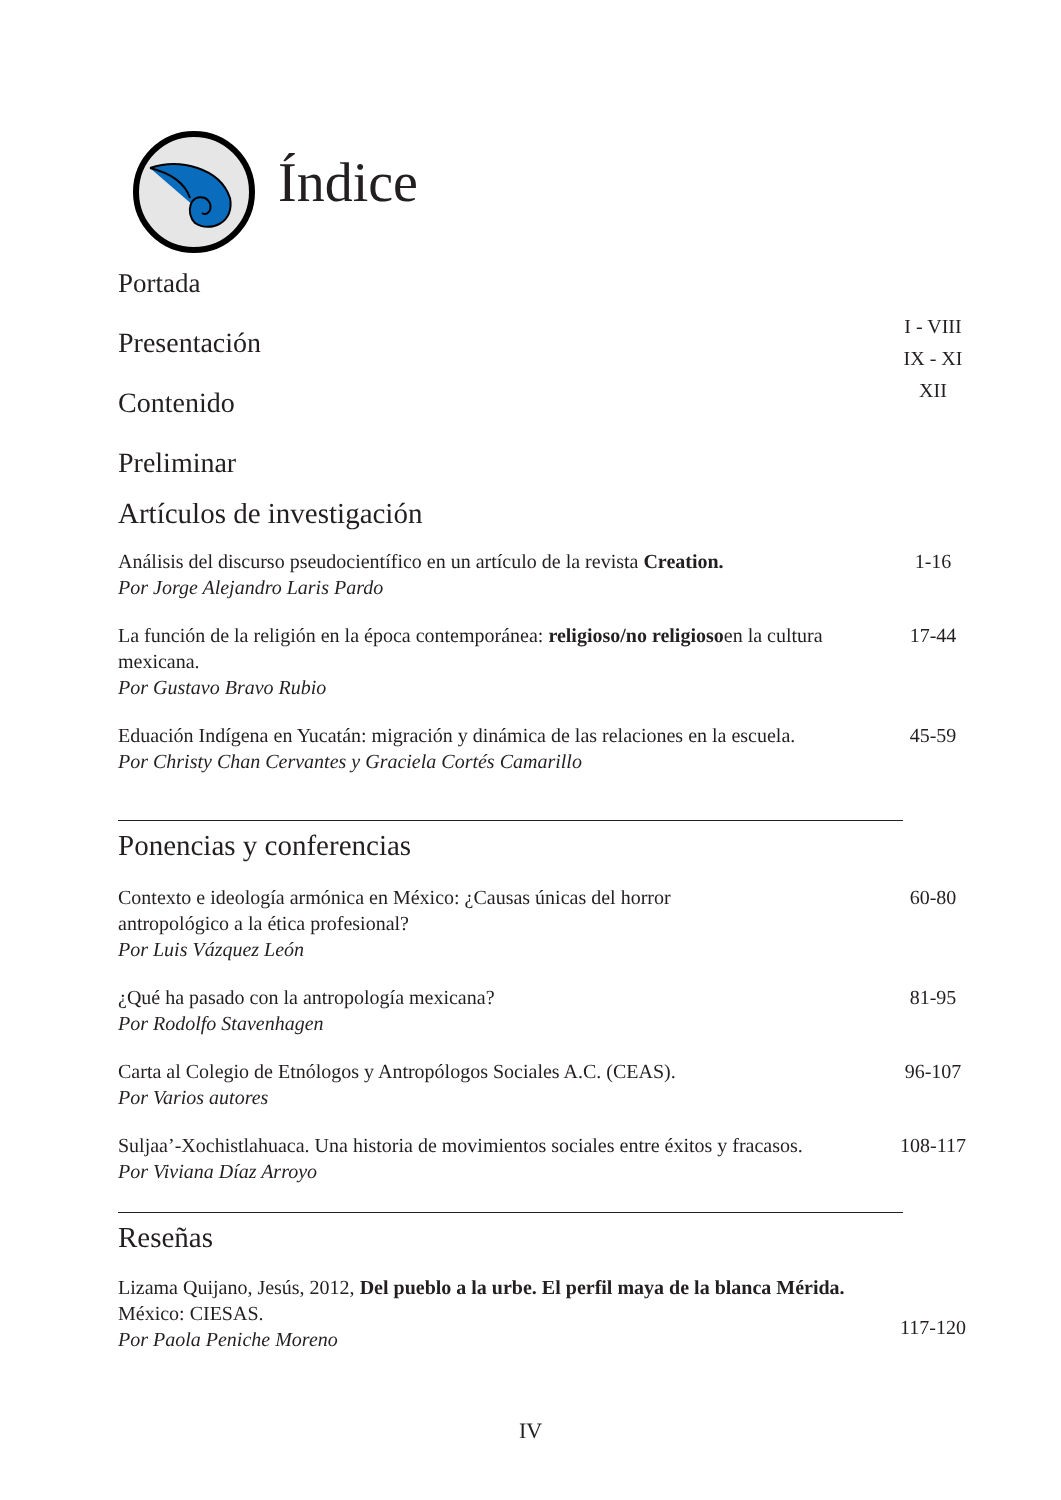Índice
Portada
Presentación
I - VIII
Contenido
IX - XI
Preliminar
XII
Artículos de investigación
Análisis del discurso pseudocientífico en un artículo de la revista Creation.
Por Jorge Alejandro Laris Pardo
1-16
La función de la religión en la época contemporánea: religioso/no religiosoen la cultura mexicana.
Por Gustavo Bravo Rubio
17-44
Eduación Indígena en Yucatán: migración y dinámica de las relaciones en la escuela.
Por Christy Chan Cervantes y Graciela Cortés Camarillo
45-59
Ponencias y conferencias
Contexto e ideología armónica en México: ¿Causas únicas del horror
antropológico a la ética profesional?
Por Luis Vázquez León
60-80
¿Qué ha pasado con la antropología mexicana?
Por Rodolfo Stavenhagen
81-95
Carta al Colegio de Etnólogos y Antropólogos Sociales A.C. (CEAS).
Por Varios autores
96-107
Suljaa’-Xochistlahuaca. Una historia de movimientos sociales entre éxitos y fracasos.
Por Viviana Díaz Arroyo
108-117
Reseñas
Lizama Quijano, Jesús, 2012, Del pueblo a la urbe. El perfil maya de la blanca Mérida. México: CIESAS.
Por Paola Peniche Moreno
117-120
IV